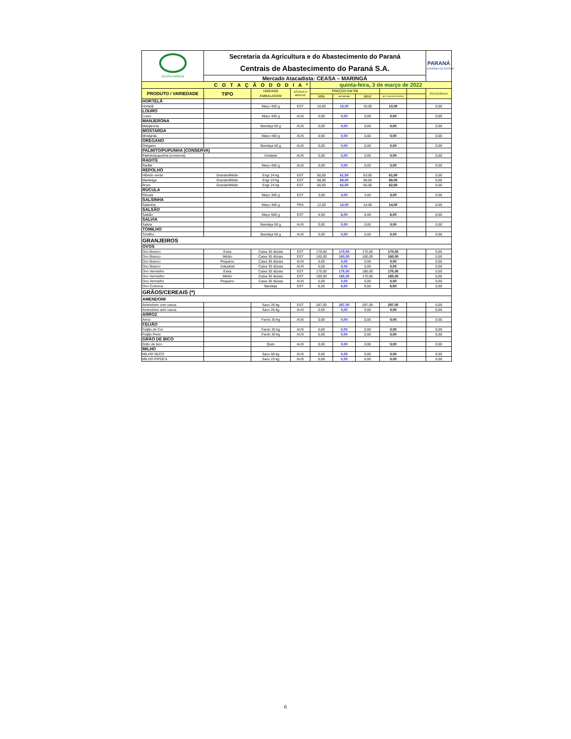| CEASA PARANÁ | Secretaria da Agricultura e do Abastecimento do Paraná Centrais de Abastecimento do Paraná S.A. | | | | | | | | PARANÁ GOVERNO DO ESTADO |
| | Mercado Atacadista: CEASA – MARINGÁ | | | | | | | | |
| C O T A Ç Ã O D O D I A * | | | | quinta-feira, 3 de março de 2022 | | | | | |
| PRODUTO / VARIEDADE | TIPO | UNIDADE EMBALAGEM | SITUAÇA O MERCAD | PREÇOS EM R$ | | | | | PROCEDÊNCIA |
| | | | | MIN | M.C DO DIA | MAX | M.C./DIA ANTERIOR | | |
| HORTELÃ | | | | | | | | | |
| Hortelã | | Maço 400 g | EST | 10,00 | 10,00 | 10,00 | 10,00 | | 0,00 |
| LOURO | | | | | | | | | |
| Louro | | Maço 400 g | AUS | 0,00 | 0,00 | 0,00 | 0,00 | | 0,00 |
| MANJERONA | | | | | | | | | |
| Manjerona | | Bandeja 50 g | AUS | 0,00 | 0,00 | 0,00 | 0,00 | | 0,00 |
| MOSTARDA | | | | | | | | | |
| Mostarda | | Maço 400 g | AUS | 0,00 | 0,00 | 0,00 | 0,00 | | 0,00 |
| ORÉGANO | | | | | | | | | |
| Orégano | | Bandeja 50 g | AUS | 0,00 | 0,00 | 0,00 | 0,00 | | 0,00 |
| PALMITO/PUPUNHA (CONSERVA) | | | | | | | | | |
| Palmito/pupunha (conserva) | | Unidade | AUS | 0,00 | 0,00 | 0,00 | 0,00 | | 0,00 |
| RADITE | | | | | | | | | |
| Radite | | Maço 400 g | AUS | 0,00 | 0,00 | 0,00 | 0,00 | | 0,00 |
| REPOLHO | | | | | | | | | |
| Híbrido verde | Grande/Médio | Engr 24 kg | EST | 60,00 | 61,50 | 63,00 | 61,50 | | 0,00 |
| Manteiga | Grande/Médio | Engr 24 kg | EST | 68,00 | 68,00 | 68,00 | 68,00 | | 0,00 |
| Roxo | Grande/Médio | Engr 24 kg | EST | 60,00 | 62,50 | 65,00 | 62,50 | | 0,00 |
| RÚCULA | | | | | | | | | |
| Rúcula | | Maço 300 g | EST | 3,00 | 3,00 | 3,00 | 3,00 | | 0,00 |
| SALSINHA | | | | | | | | | |
| Salsinha | | Maço 300 g | FRA | 12,00 | 13,00 | 14,00 | 14,00 | | 0,00 |
| SALSÃO | | | | | | | | | |
| Salsão | | Maço 500 g | EST | 6,00 | 6,00 | 6,00 | 6,00 | | 0,00 |
| SALVIA | | | | | | | | | |
| Salvia | | Bandeja 50 g | AUS | 0,00 | 0,00 | 0,00 | 0,00 | | 0,00 |
| TOMILHO | | | | | | | | | |
| Tomilho | | Bandeja 50 g | AUS | 0,00 | 0,00 | 0,00 | 0,00 | | 0,00 |
| GRANJEIROS | | | | | | | | | |
| OVOS | | | | | | | | | |
| Ovo Branco | Extra | Caixa 30 dúzias | EST | 170,00 | 170,00 | 170,00 | 170,00 | | 0,00 |
| Ovo Branco | Médio | Caixa 30 dúzias | EST | 160,00 | 160,00 | 160,00 | 160,00 | | 0,00 |
| Ovo Branco | Pequeno | Caixa 30 dúzias | AUS | 0,00 | 0,00 | 0,00 | 0,00 | | 0,00 |
| Ovo Branco | Industrial | Caixa 30 dúzias | AUS | 0,00 | 0,00 | 0,00 | 0,00 | | 0,00 |
| Ovo Vermelho | Extra | Caixa 30 dúzias | EST | 170,00 | 175,00 | 180,00 | 175,00 | | 0,00 |
| Ovo Vermelho | Médio | Caixa 30 dúzias | EST | 160,00 | 165,00 | 170,00 | 165,00 | | 0,00 |
| Ovo Vermelho | Pequeno | Caixa 30 dúzias | AUS | 0,00 | 0,00 | 0,00 | 0,00 | | 0,00 |
| Ovo Codorna | | Bandeja | EST | 6,50 | 6,50 | 6,50 | 6,50 | | 0,00 |
| GRÃOS/CEREAIS (*) | | | | | | | | | |
| AMENDOIM | | | | | | | | | |
| Amendoim com casca | | Saco 25 kg | EST | 287,00 | 287,00 | 287,00 | 287,00 | | 0,00 |
| Amendoim sem casca | | Saco 25 kg | AUS | 0,00 | 0,00 | 0,00 | 0,00 | | 0,00 |
| ARROZ | | | | | | | | | |
| Arroz | | Fardo 30 kg | AUS | 0,00 | 0,00 | 0,00 | 0,00 | | 0,00 |
| FEIJÃO | | | | | | | | | |
| Feijão de Cor | | Fardo 30 kg | AUS | 0,00 | 0,00 | 0,00 | 0,00 | | 0,00 |
| Feijão Preto | | Fardo 30 kg | AUS | 0,00 | 0,00 | 0,00 | 0,00 | | 0,00 |
| GRÃO DE BICO | | | | | | | | | |
| Grão de bico | | Quilo | AUS | 0,00 | 0,00 | 0,00 | 0,00 | | 0,00 |
| MILHO | | | | | | | | | |
| MILHO SECO | | Saco 50 kg | AUS | 0,00 | 0,00 | 0,00 | 0,00 | | 0,00 |
| MILHO PIPOCA | | Saco 23 kg | AUS | 0,00 | 0,00 | 0,00 | 0,00 | | 0,00 |
6